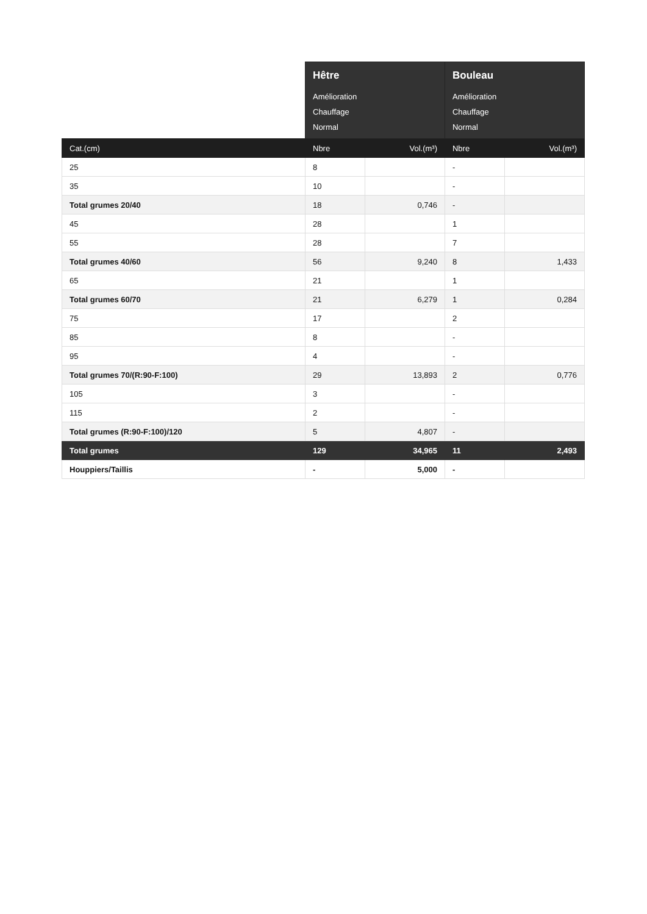| | Hêtre Amélioration Chauffage Normal | | Bouleau Amélioration Chauffage Normal | |
| --- | --- | --- | --- | --- |
| Cat.(cm) | Nbre | Vol.(m³) | Nbre | Vol.(m³) |
| 25 | 8 | | - | |
| 35 | 10 | | - | |
| Total grumes 20/40 | 18 | 0,746 | - | |
| 45 | 28 | | 1 | |
| 55 | 28 | | 7 | |
| Total grumes 40/60 | 56 | 9,240 | 8 | 1,433 |
| 65 | 21 | | 1 | |
| Total grumes 60/70 | 21 | 6,279 | 1 | 0,284 |
| 75 | 17 | | 2 | |
| 85 | 8 | | - | |
| 95 | 4 | | - | |
| Total grumes 70/(R:90-F:100) | 29 | 13,893 | 2 | 0,776 |
| 105 | 3 | | - | |
| 115 | 2 | | - | |
| Total grumes (R:90-F:100)/120 | 5 | 4,807 | - | |
| Total grumes | 129 | 34,965 | 11 | 2,493 |
| Houppiers/Taillis | - | 5,000 | - | |